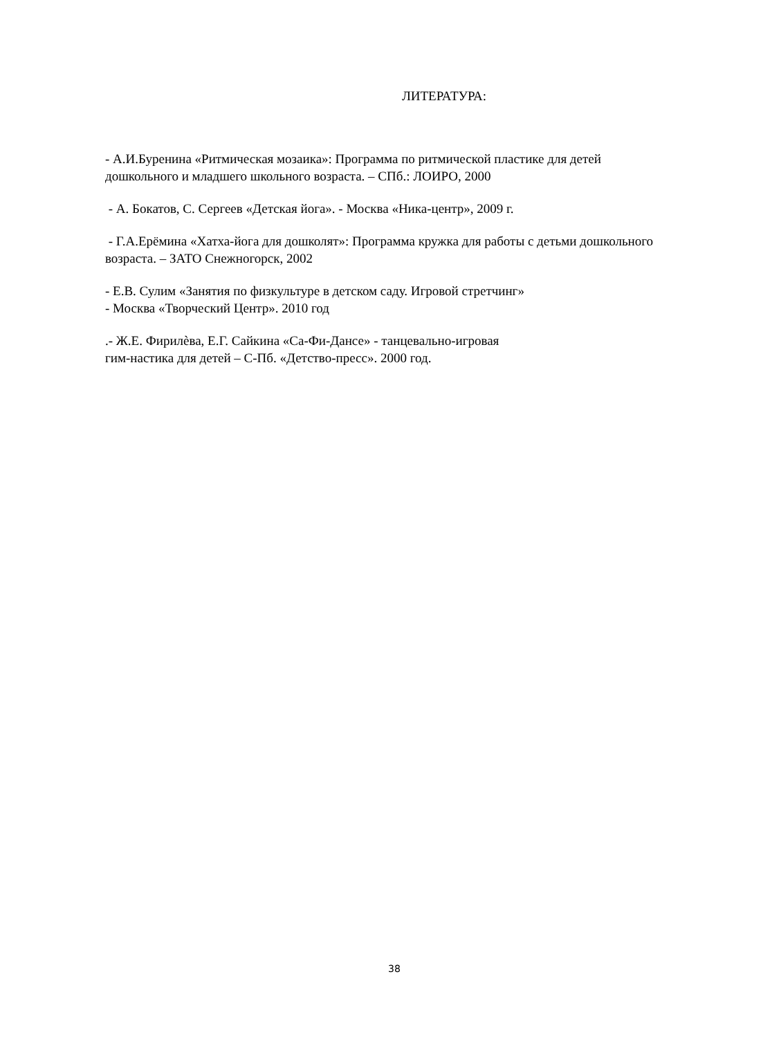ЛИТЕРАТУРА:
- А.И.Буренина «Ритмическая мозаика»: Программа по ритмической пластике для детей дошкольного и младшего школьного возраста. – СПб.: ЛОИРО, 2000
- А. Бокатов, С. Сергеев «Детская йога». - Москва «Ника-центр», 2009 г.
- Г.А.Ерёмина «Хатха-йога для дошколят»: Программа кружка для работы с детьми дошкольного возраста. – ЗАТО Снежногорск, 2002
- Е.В. Сулим «Занятия по физкультуре в детском саду. Игровой стретчинг»
- Москва «Творческий Центр». 2010 год
.- Ж.Е. Фирилѐва, Е.Г. Сайкина «Са-Фи-Дансе» - танцевально-игровая
гим-настика для детей – С-Пб. «Детство-пресс». 2000 год.
38